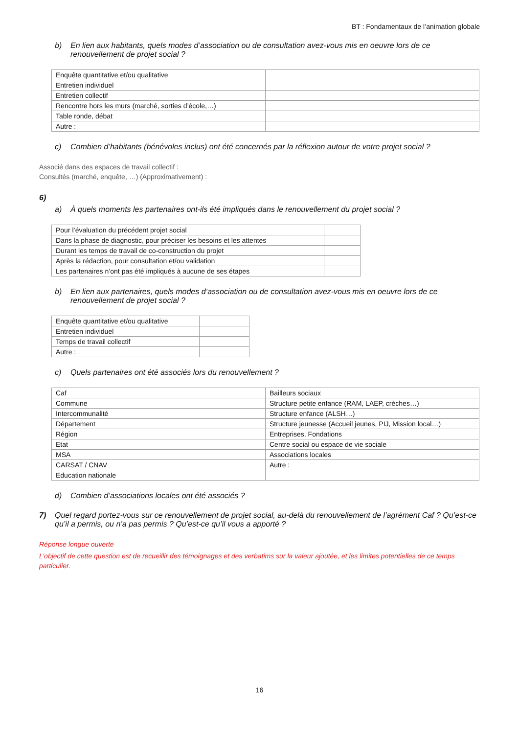BT : Fondamentaux de l’animation globale
b) En lien aux habitants, quels modes d’association ou de consultation avez-vous mis en oeuvre lors de ce renouvellement de projet social ?
| Enquête quantitative et/ou qualitative | |
| Entretien individuel | |
| Entretien collectif | |
| Rencontre hors les murs (marché, sorties d’école,…) | |
| Table ronde, débat | |
| Autre : | |
c) Combien d’habitants (bénévoles inclus) ont été concernés par la réflexion autour de votre projet social ?
Associé dans des espaces de travail collectif :
Consultés (marché, enquête, …) (Approximativement) :
6)
a) À quels moments les partenaires ont-ils été impliqués dans le renouvellement du projet social ?
| Pour l’évaluation du précédent projet social | |
| Dans la phase de diagnostic, pour préciser les besoins et les attentes | |
| Durant les temps de travail de co-construction du projet | |
| Après la rédaction, pour consultation et/ou validation | |
| Les partenaires n’ont pas été impliqués à aucune de ses étapes | |
b) En lien aux partenaires, quels modes d’association ou de consultation avez-vous mis en oeuvre lors de ce renouvellement de projet social ?
| Enquête quantitative et/ou qualitative | |
| Entretien individuel | |
| Temps de travail collectif | |
| Autre : | |
c) Quels partenaires ont été associés lors du renouvellement ?
| Caf | Bailleurs sociaux |
| Commune | Structure petite enfance (RAM, LAEP, crèches…) |
| Intercommunalité | Structure enfance (ALSH…) |
| Département | Structure jeunesse (Accueil jeunes, PIJ, Mission local…) |
| Région | Entreprises, Fondations |
| Etat | Centre social ou espace de vie sociale |
| MSA | Associations locales |
| CARSAT / CNAV | Autre : |
| Education nationale | |
d) Combien d’associations locales ont été associés ?
7) Quel regard portez-vous sur ce renouvellement de projet social, au-delà du renouvellement de l’agrément Caf ? Qu’est-ce qu’il a permis, ou n’a pas permis ? Qu’est-ce qu’il vous a apporté ?
Réponse longue ouverte
L’objectif de cette question est de recueillir des témoignages et des verbatims sur la valeur ajoutée, et les limites potentielles de ce temps particulier.
16